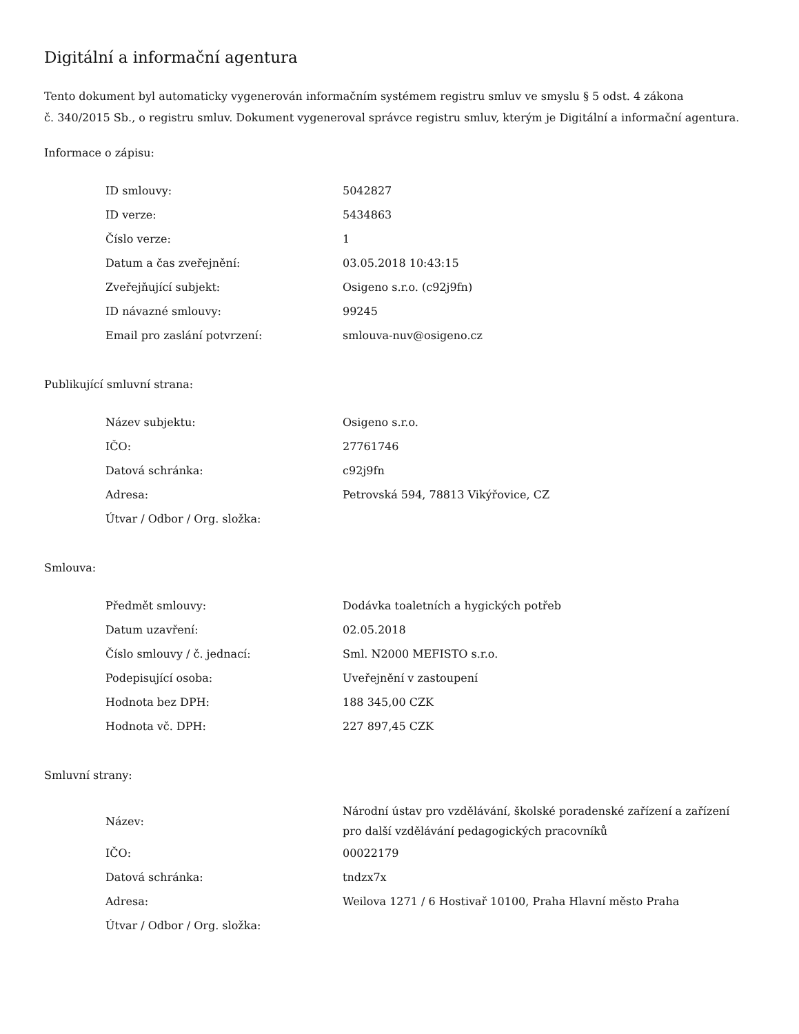Digitální a informační agentura
Tento dokument byl automaticky vygenerován informačním systémem registru smluv ve smyslu § 5 odst. 4 zákona
č. 340/2015 Sb., o registru smluv. Dokument vygeneroval správce registru smluv, kterým je Digitální a informační agentura.
Informace o zápisu:
| ID smlouvy: | 5042827 |
| ID verze: | 5434863 |
| Číslo verze: | 1 |
| Datum a čas zveřejnění: | 03.05.2018 10:43:15 |
| Zveřejňující subjekt: | Osigeno s.r.o. (c92j9fn) |
| ID návazné smlouvy: | 99245 |
| Email pro zaslání potvrzení: | smlouva-nuv@osigeno.cz |
Publikující smluvní strana:
| Název subjektu: | Osigeno s.r.o. |
| IČO: | 27761746 |
| Datová schránka: | c92j9fn |
| Adresa: | Petrovská 594, 78813 Vikýřovice, CZ |
| Útvar / Odbor / Org. složka: | |
Smlouva:
| Předmět smlouvy: | Dodávka toaletních a hygických potřeb |
| Datum uzavření: | 02.05.2018 |
| Číslo smlouvy / č. jednací: | Sml. N2000 MEFISTO s.r.o. |
| Podepisující osoba: | Uveřejnění v zastoupení |
| Hodnota bez DPH: | 188 345,00 CZK |
| Hodnota vč. DPH: | 227 897,45 CZK |
Smluvní strany:
| Název: | Národní ústav pro vzdělávání, školské poradenské zařízení a zařízení pro další vzdělávání pedagogických pracovníků |
| IČO: | 00022179 |
| Datová schránka: | tndzx7x |
| Adresa: | Weilova 1271 / 6 Hostivař 10100, Praha Hlavní město Praha |
| Útvar / Odbor / Org. složka: | |